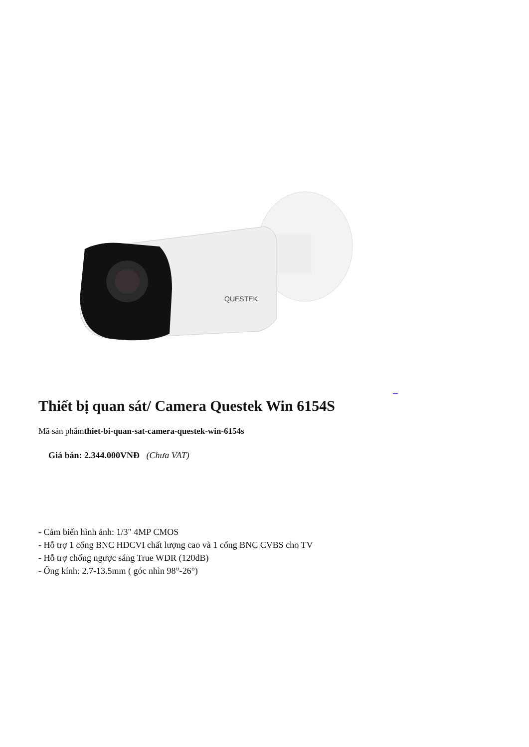QUESTEK
Thiết bị quan sát/ Camera Questek Win 6154S
Mã sản phẩmthiet-bi-quan-sat-camera-questek-win-6154s
Giá bán: 2.344.000VNĐ (Chưa VAT)
- Cảm biến hình ảnh: 1/3" 4MP CMOS
- Hỗ trợ 1 cổng BNC HDCVI chất lượng cao và 1 cổng BNC CVBS cho TV
- Hỗ trợ chống ngược sáng True WDR (120dB)
- Ống kính: 2.7-13.5mm ( góc nhìn 98°-26°)